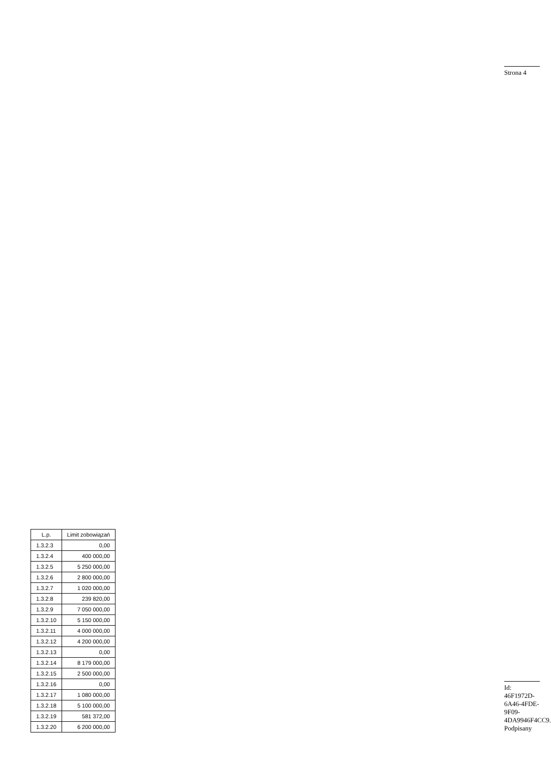| L.p. | Limit zobowiązań |
| --- | --- |
| 1.3.2.3 | 0,00 |
| 1.3.2.4 | 400 000,00 |
| 1.3.2.5 | 5 250 000,00 |
| 1.3.2.6 | 2 800 000,00 |
| 1.3.2.7 | 1 020 000,00 |
| 1.3.2.8 | 239 820,00 |
| 1.3.2.9 | 7 050 000,00 |
| 1.3.2.10 | 5 150 000,00 |
| 1.3.2.11 | 4 000 000,00 |
| 1.3.2.12 | 4 200 000,00 |
| 1.3.2.13 | 0,00 |
| 1.3.2.14 | 8 179 000,00 |
| 1.3.2.15 | 2 500 000,00 |
| 1.3.2.16 | 0,00 |
| 1.3.2.17 | 1 080 000,00 |
| 1.3.2.18 | 5 100 000,00 |
| 1.3.2.19 | 581 372,00 |
| 1.3.2.20 | 6 200 000,00 |
Strona 4
Id: 46F1972D-6A46-4FDE-9F09-4DA9946F4CC9. Podpisany